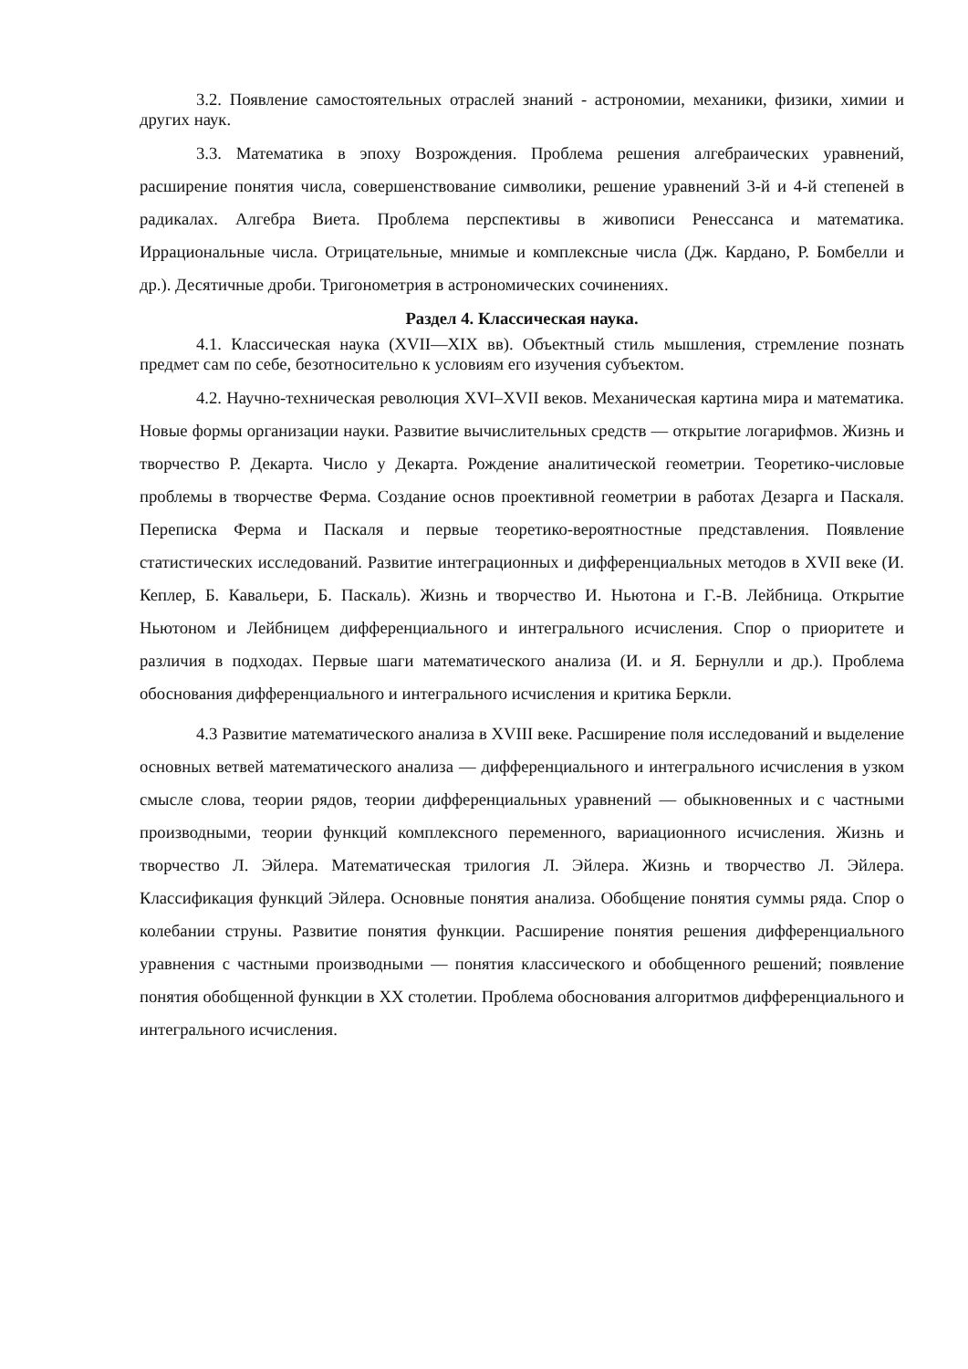3.2. Появление самостоятельных отраслей знаний - астрономии, механики, физики, химии и других наук.
3.3. Математика в эпоху Возрождения. Проблема решения алгебраических уравнений, расширение понятия числа, совершенствование символики, решение уравнений 3-й и 4-й степеней в радикалах. Алгебра Виета. Проблема перспективы в живописи Ренессанса и математика. Иррациональные числа. Отрицательные, мнимые и комплексные числа (Дж. Кардано, Р. Бомбелли и др.). Десятичные дроби. Тригонометрия в астрономических сочинениях.
Раздел 4. Классическая наука.
4.1. Классическая наука (XVII—XIX вв). Объектный стиль мышления, стремление познать предмет сам по себе, безотносительно к условиям его изучения субъектом.
4.2. Научно-техническая революция XVI–XVII веков. Механическая картина мира и математика. Новые формы организации науки. Развитие вычислительных средств — открытие логарифмов. Жизнь и творчество Р. Декарта. Число у Декарта. Рождение аналитической геометрии. Теоретико-числовые проблемы в творчестве Ферма. Создание основ проективной геометрии в работах Дезарга и Паскаля. Переписка Ферма и Паскаля и первые теоретико-вероятностные представления. Появление статистических исследований. Развитие интеграционных и дифференциальных методов в XVII веке (И. Кеплер, Б. Кавальери, Б. Паскаль). Жизнь и творчество И. Ньютона и Г.-В. Лейбница. Открытие Ньютоном и Лейбницем дифференциального и интегрального исчисления. Спор о приоритете и различия в подходах. Первые шаги математического анализа (И. и Я. Бернулли и др.). Проблема обоснования дифференциального и интегрального исчисления и критика Беркли.
4.3 Развитие математического анализа в XVIII веке. Расширение поля исследований и выделение основных ветвей математического анализа — дифференциального и интегрального исчисления в узком смысле слова, теории рядов, теории дифференциальных уравнений — обыкновенных и с частными производными, теории функций комплексного переменного, вариационного исчисления. Жизнь и творчество Л. Эйлера. Математическая трилогия Л. Эйлера. Жизнь и творчество Л. Эйлера. Классификация функций Эйлера. Основные понятия анализа. Обобщение понятия суммы ряда. Спор о колебании струны. Развитие понятия функции. Расширение понятия решения дифференциального уравнения с частными производными — понятия классического и обобщенного решений; появление понятия обобщенной функции в XX столетии. Проблема обоснования алгоритмов дифференциального и интегрального исчисления.